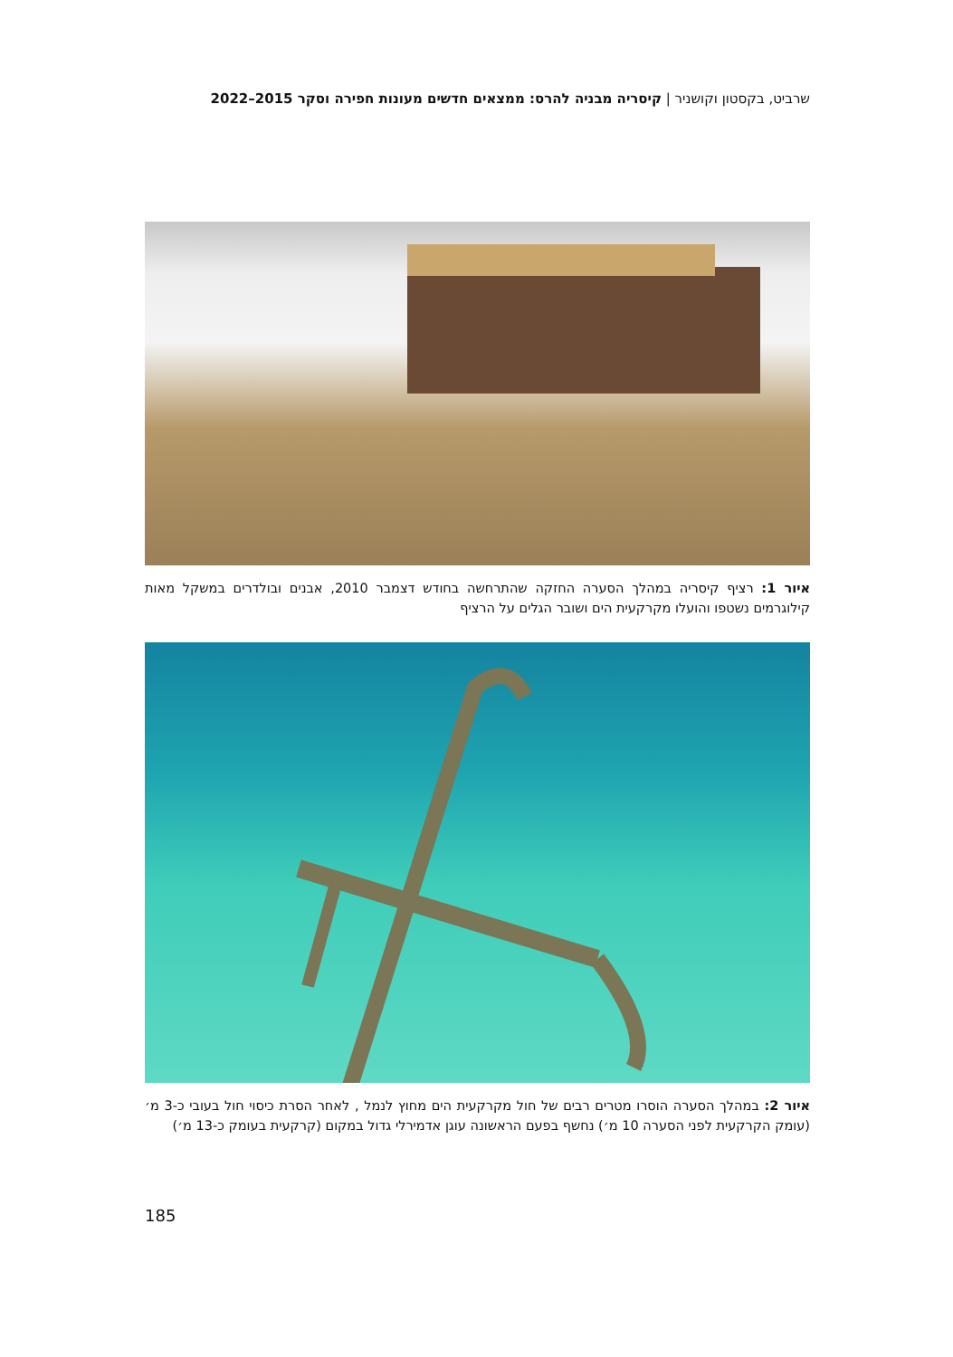שרביט, בקסטון וקושניר | קיסריה מבניה להרס: ממצאים חדשים מעונות חפירה וסקר 2015–2022
איור 1: רציף קיסריה במהלך הסערה החזקה שהתרחשה בחודש דצמבר 2010, אבנים ובולדרים במשקל מאות קילוגרמים נשטפו והועלו מקרקעית הים ושובר הגלים על הרציף
איור 2: במהלך הסערה הוסרו מטרים רבים של חול מקרקעית הים מחוץ לנמל , לאחר הסרת כיסוי חול בעובי כ-3 מ׳ (עומק הקרקעית לפני הסערה 10 מ׳) נחשף בפעם הראשונה עוגן אדמירלי גדול במקום (קרקעית בעומק כ-13 מ׳)
185